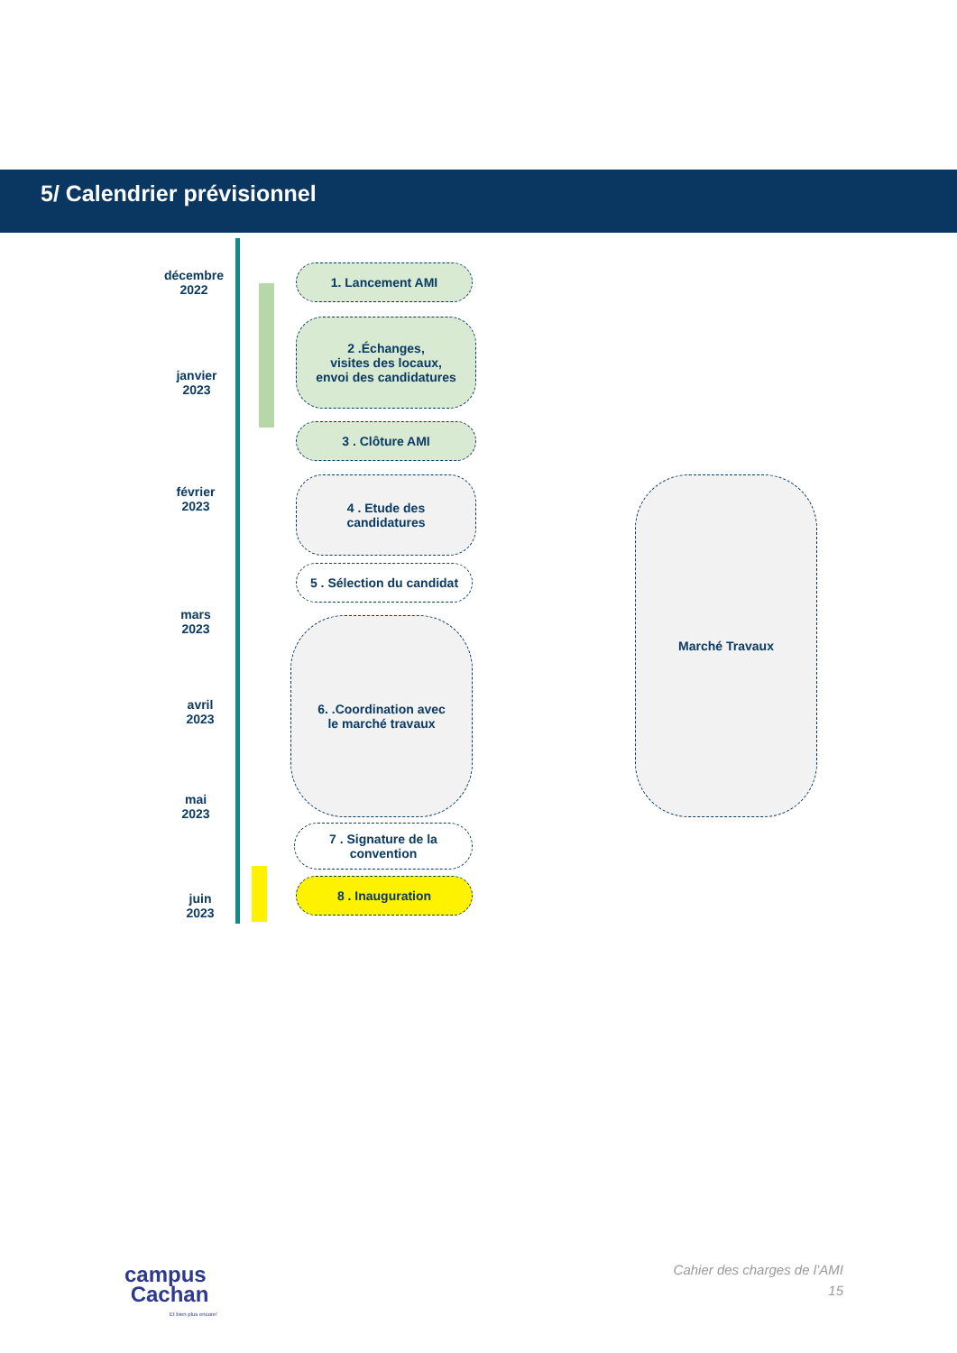5/ Calendrier prévisionnel
décembre
2022
janvier
2023
février
2023
mars
2023
avril
2023
mai
2023
juin
2023
1. Lancement AMI
2 .Échanges,
visites des locaux,
envoi des candidatures
3 . Clôture AMI
4 . Etude des
candidatures
5 . Sélection du candidat
6. .Coordination avec
le marché travaux
7 . Signature de la
convention
8 . Inauguration
Marché Travaux
campus
Cachan
Et bien plus encore!
Cahier des charges de l’AMI
15